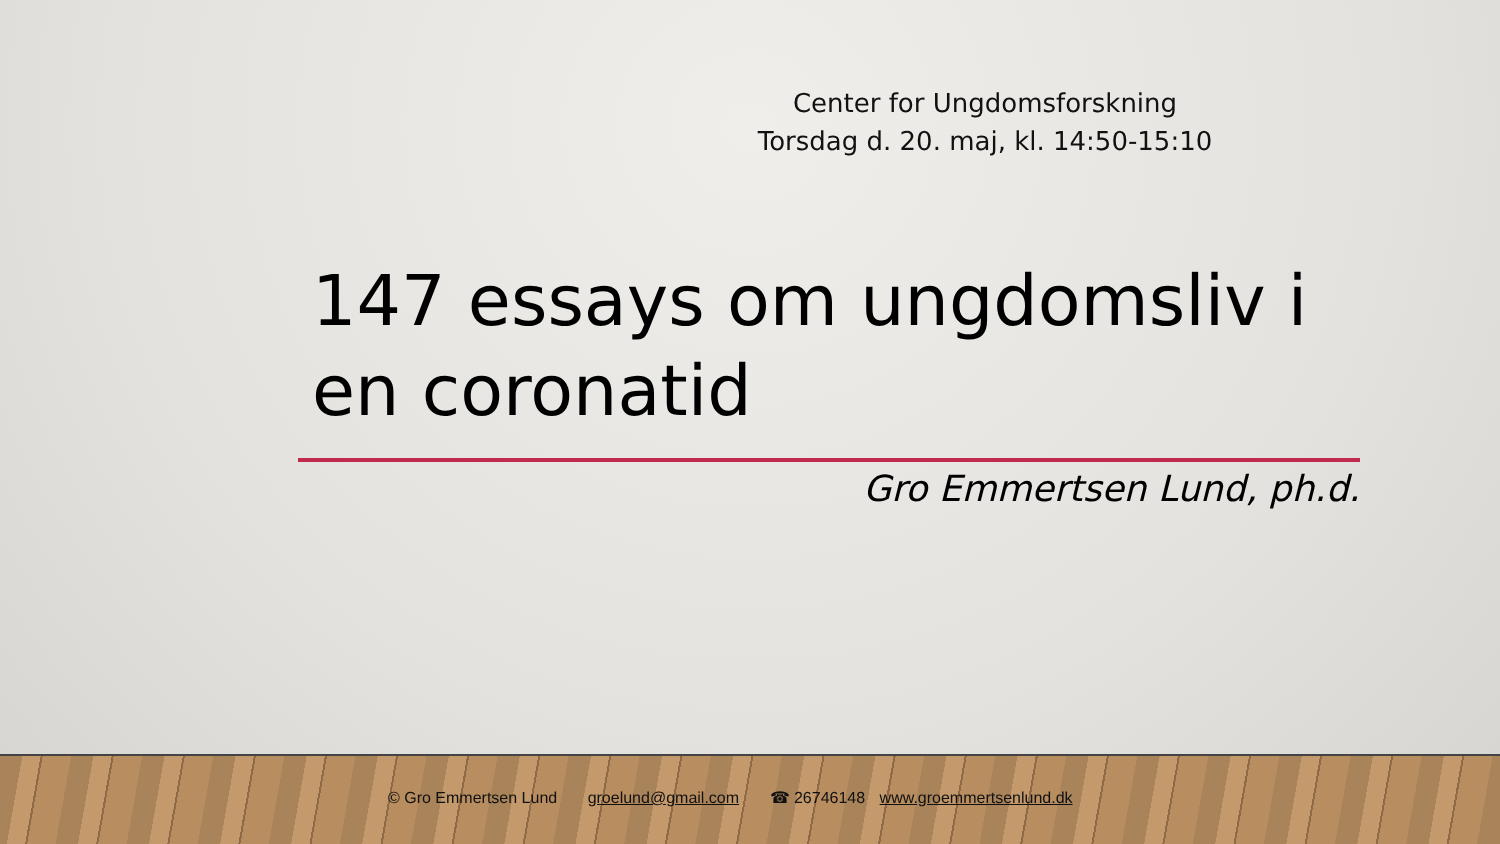Center for Ungdomsforskning
Torsdag d. 20. maj, kl. 14:50-15:10
147 essays om ungdomsliv i en coronatid
Gro Emmertsen Lund, ph.d.
© Gro Emmertsen Lund groelund@gmail.com ☎ 26746148 www.groemmertsenlund.dk